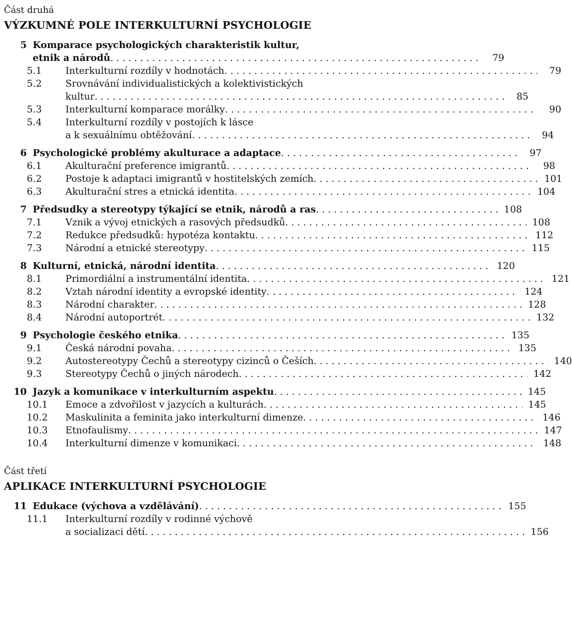Část druhá
VÝZKUMNÉ POLE INTERKULTURNÍ PSYCHOLOGIE
5 Komparace psychologických charakteristik kultur,
etnik a národů
79
5.1 Interkulturní rozdíly v hodnotách
79
5.2 Srovnávání individualistických a kolektivistických
kultur
85
5.3 Interkulturní komparace morálky
90
5.4 Interkulturní rozdíly v postojích k lásce
a k sexuálnímu obtěžování
94
6 Psychologické problémy akulturace a adaptace
97
6.1 Akulturační preference imigrantů
98
6.2 Postoje k adaptaci imigrantů v hostitelských zemích
101
6.3 Akulturační stres a etnická identita
104
7 Předsudky a stereotypy týkající se etnik, národů a ras
108
7.1 Vznik a vývoj etnických a rasových předsudků
108
7.2 Redukce předsudků: hypotéza kontaktu
112
7.3 Národní a etnické stereotypy 115
8 Kulturní, etnická, národní identita
120
8.1 Primordiální a instrumentální identita
121
8.2 Vztah národní identity a evropské identity
124
8.3 Národní charakter 128
8.4 Národní autoportrét 132
9 Psychologie českého etnika 135
9.1 Česká národní povaha 135
9.2 Autostereotypy Čechů a stereotypy cizinců o Češích
140
9.3 Stereotypy Čechů o jiných národech
142
10 Jazyk a komunikace v interkulturním aspektu
145
10.1 Emoce a zdvořilost v jazycích a kulturách
145
10.2 Maskulinita a feminita jako interkulturní dimenze
146
10.3 Etnofaulismy 147
10.4 Interkulturní dimenze v komunikaci
148
Část třetí
APLIKACE INTERKULTURNÍ PSYCHOLOGIE
11 Edukace (výchova a vzdělávání) 155
11.1 Interkulturní rozdíly v rodinné výchově
a socializaci dětí
156